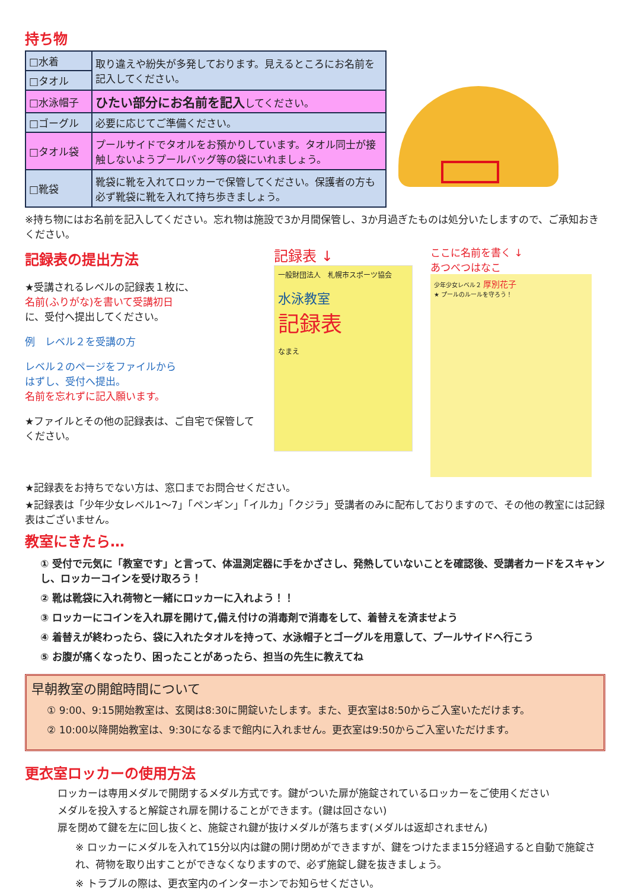持ち物
| □水着 | 取り違えや紛失が多発しております。見えるところにお名前を記入してください。 |
| □タオル | |
| □水泳帽子 | ひたい部分にお名前を記入 してください。 |
| □ゴーグル | 必要に応じてご準備ください。 |
| □タオル袋 | プールサイドでタオルをお預かりしています。タオル同士が接触しないようプールバッグ等の袋にいれましょう。 |
| □靴袋 | 靴袋に靴を入れてロッカーで保管してください。保護者の方も必ず靴袋に靴を入れて持ち歩きましょう。 |
※持ち物にはお名前を記入してください。忘れ物は施設で3か月間保管し、3か月過ぎたものは処分いたしますので、ご承知おきください。
記録表の提出方法
★受講されるレベルの記録表１枚に、
名前(ふりがな)を書いて受講初日
に、受付へ提出してください。
例　レベル２を受講の方
レベル２のページをファイルから
はずし、受付へ提出。
名前を忘れずに記入願います。
★ファイルとその他の記録表は、ご自宅で保管してください。
記録表 ↓
一般財団法人　札幌市スポーツ協会
水泳教室
記録表
なまえ
ここに名前を書く ↓
あつべつはなこ
少年少女レベル２ 厚別花子
★ プールのルールを守ろう！
★記録表をお持ちでない方は、窓口までお問合せください。
★記録表は「少年少女レベル1～7」「ペンギン」「イルカ」「クジラ」受講者のみに配布しておりますので、その他の教室には記録表はございません。
教室にきたら…
① 受付で元気に「教室です」と言って、体温測定器に手をかざさし、発熱していないことを確認後、受講者カードをスキャンし、ロッカーコインを受け取ろう！
② 靴は靴袋に入れ荷物と一緒にロッカーに入れよう！！
③ ロッカーにコインを入れ扉を開けて,備え付けの消毒剤で消毒をして、着替えを済ませよう
④ 着替えが終わったら、袋に入れたタオルを持って、水泳帽子とゴーグルを用意して、プールサイドへ行こう
⑤ お腹が痛くなったり、困ったことがあったら、担当の先生に教えてね
早朝教室の開館時間について
① 9:00、9:15開始教室は、玄関は8:30に開錠いたします。また、更衣室は8:50からご入室いただけます。
② 10:00以降開始教室は、9:30になるまで館内に入れません。更衣室は9:50からご入室いただけます。
更衣室ロッカーの使用方法
ロッカーは専用メダルで開閉するメダル方式です。鍵がついた扉が施錠されているロッカーをご使用ください
メダルを投入すると解錠され扉を開けることができます。(鍵は回さない)
扉を閉めて鍵を左に回し抜くと、施錠され鍵が抜けメダルが落ちます(メダルは返却されません)
※ ロッカーにメダルを入れて15分以内は鍵の開け閉めができますが、鍵をつけたまま15分経過すると自動で施錠され、荷物を取り出すことができなくなりますので、必ず施錠し鍵を抜きましょう。
※ トラブルの際は、更衣室内のインターホンでお知らせください。